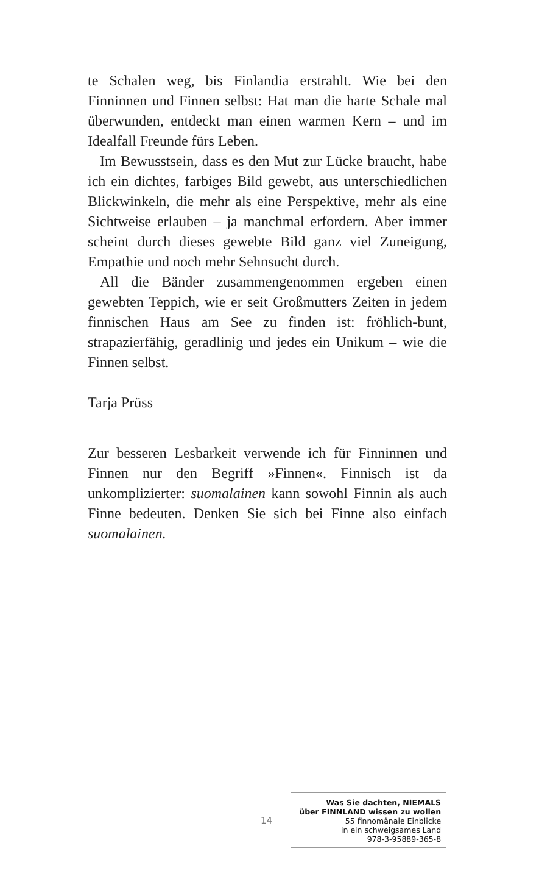te Schalen weg, bis Finlandia erstrahlt. Wie bei den Finninnen und Finnen selbst: Hat man die harte Schale mal überwunden, entdeckt man einen warmen Kern – und im Idealfall Freunde fürs Leben.
Im Bewusstsein, dass es den Mut zur Lücke braucht, habe ich ein dichtes, farbiges Bild gewebt, aus unterschiedlichen Blickwinkeln, die mehr als eine Perspektive, mehr als eine Sichtweise erlauben – ja manchmal erfordern. Aber immer scheint durch dieses gewebte Bild ganz viel Zuneigung, Empathie und noch mehr Sehnsucht durch.
All die Bänder zusammengenommen ergeben einen gewebten Teppich, wie er seit Großmutters Zeiten in jedem finnischen Haus am See zu finden ist: fröhlich-bunt, strapazierfähig, geradlinig und jedes ein Unikum – wie die Finnen selbst.
Tarja Prüss
Zur besseren Lesbarkeit verwende ich für Finninnen und Finnen nur den Begriff »Finnen«. Finnisch ist da unkomplizierter: suomalainen kann sowohl Finnin als auch Finne bedeuten. Denken Sie sich bei Finne also einfach suomalainen.
14
Was Sie dachten, NIEMALS
über FINNLAND wissen zu wollen
55 finnomänale Einblicke
in ein schweigsames Land
978-3-95889-365-8